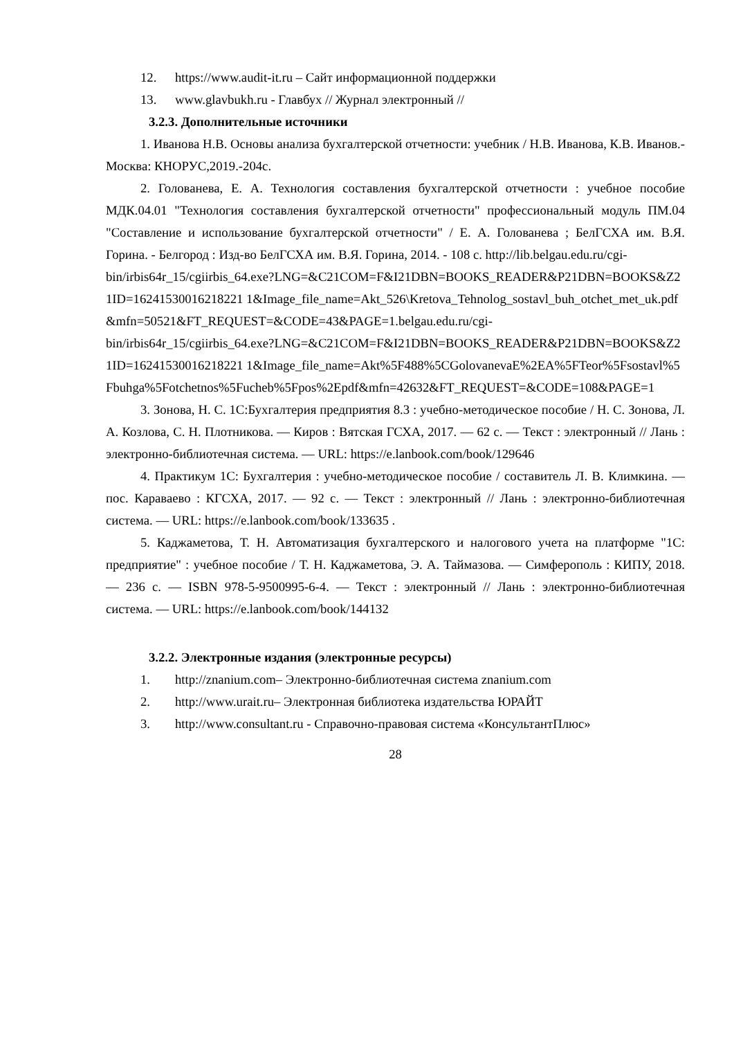12. https://www.audit-it.ru – Сайт информационной поддержки
13. www.glavbukh.ru - Главбух // Журнал электронный //
3.2.3. Дополнительные источники
1. Иванова Н.В. Основы анализа бухгалтерской отчетности: учебник / Н.В. Иванова, К.В. Иванов.- Москва: КНОРУС,2019.-204с.
2. Голованева, Е. А. Технология составления бухгалтерской отчетности : учебное пособие МДК.04.01 "Технология составления бухгалтерской отчетности" профессиональный модуль ПМ.04 "Составление и использование бухгалтерской отчетности" / Е. А. Голованева ; БелГСХА им. В.Я. Горина. - Белгород : Изд-во БелГСХА им. В.Я. Горина, 2014. - 108 с. http://lib.belgau.edu.ru/cgi-
bin/irbis64r_15/cgiirbis_64.exe?LNG=&C21COM=F&I21DBN=BOOKS_READER&P21DBN=BOOKS&Z21ID=16241530016218221 1&Image_file_name=Akt_526\Kretova_Tehnolog_sostavl_buh_otchet_met_uk.pdf&mfn=50521&FT_REQUEST=&CODE=43&PAGE=1.belgau.edu.ru/cgi-
bin/irbis64r_15/cgiirbis_64.exe?LNG=&C21COM=F&I21DBN=BOOKS_READER&P21DBN=BOOKS&Z21ID=16241530016218221 1&Image_file_name=Akt%5F488%5CGolovanevaE%2EA%5FTeor%5Fsostavl%5Fbuhga%5Fotchetnos%5Fucheb%5Fpos%2Epdf&mfn=42632&FT_REQUEST=&CODE=108&PAGE=1
3. Зонова, Н. С. 1С:Бухгалтерия предприятия 8.3 : учебно-методическое пособие / Н. С. Зонова, Л. А. Козлова, С. Н. Плотникова. — Киров : Вятская ГСХА, 2017. — 62 с. — Текст : электронный // Лань : электронно-библиотечная система. — URL: https://e.lanbook.com/book/129646
4. Практикум 1С: Бухгалтерия : учебно-методическое пособие / составитель Л. В. Климкина. — пос. Караваево : КГСХА, 2017. — 92 с. — Текст : электронный // Лань : электронно-библиотечная система. — URL: https://e.lanbook.com/book/133635 .
5. Каджаметова, Т. Н. Автоматизация бухгалтерского и налогового учета на платформе "1С: предприятие" : учебное пособие / Т. Н. Каджаметова, Э. А. Таймазова. — Симферополь : КИПУ, 2018. — 236 с. — ISBN 978-5-9500995-6-4. — Текст : электронный // Лань : электронно-библиотечная система. — URL: https://e.lanbook.com/book/144132
3.2.2. Электронные издания (электронные ресурсы)
1. http://znanium.com– Электронно-библиотечная система znanium.com
2. http://www.urait.ru– Электронная библиотека издательства ЮРАЙТ
3. http://www.consultant.ru - Справочно-правовая система «КонсультантПлюс»
28